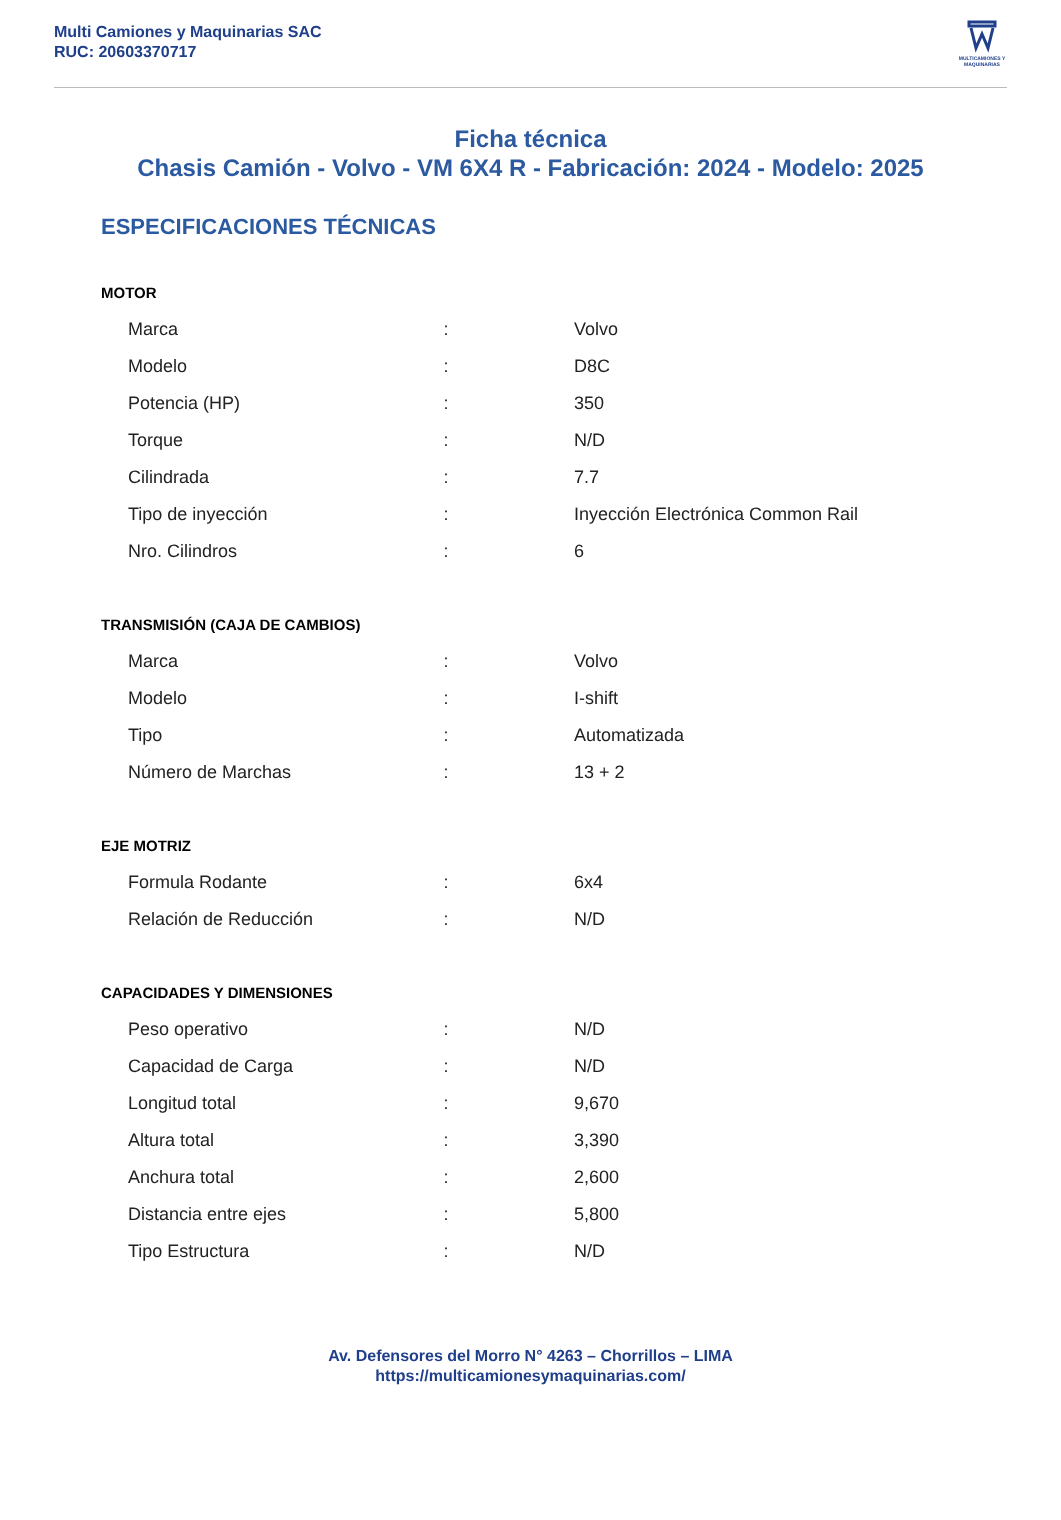Multi Camiones y Maquinarias SAC
RUC: 20603370717
MULTICAMIONES Y MAQUINARIAS
Ficha técnica
Chasis Camión - Volvo - VM 6X4 R - Fabricación: 2024 - Modelo: 2025
ESPECIFICACIONES TÉCNICAS
MOTOR
| Marca | : | Volvo |
| Modelo | : | D8C |
| Potencia (HP) | : | 350 |
| Torque | : | N/D |
| Cilindrada | : | 7.7 |
| Tipo de inyección | : | Inyección Electrónica Common Rail |
| Nro. Cilindros | : | 6 |
TRANSMISIÓN (CAJA DE CAMBIOS)
| Marca | : | Volvo |
| Modelo | : | I-shift |
| Tipo | : | Automatizada |
| Número de Marchas | : | 13 + 2 |
EJE MOTRIZ
| Formula Rodante | : | 6x4 |
| Relación de Reducción | : | N/D |
CAPACIDADES Y DIMENSIONES
| Peso operativo | : | N/D |
| Capacidad de Carga | : | N/D |
| Longitud total | : | 9,670 |
| Altura total | : | 3,390 |
| Anchura total | : | 2,600 |
| Distancia entre ejes | : | 5,800 |
| Tipo Estructura | : | N/D |
Av. Defensores del Morro N° 4263 – Chorrillos – LIMA
https://multicamionesymaquinarias.com/